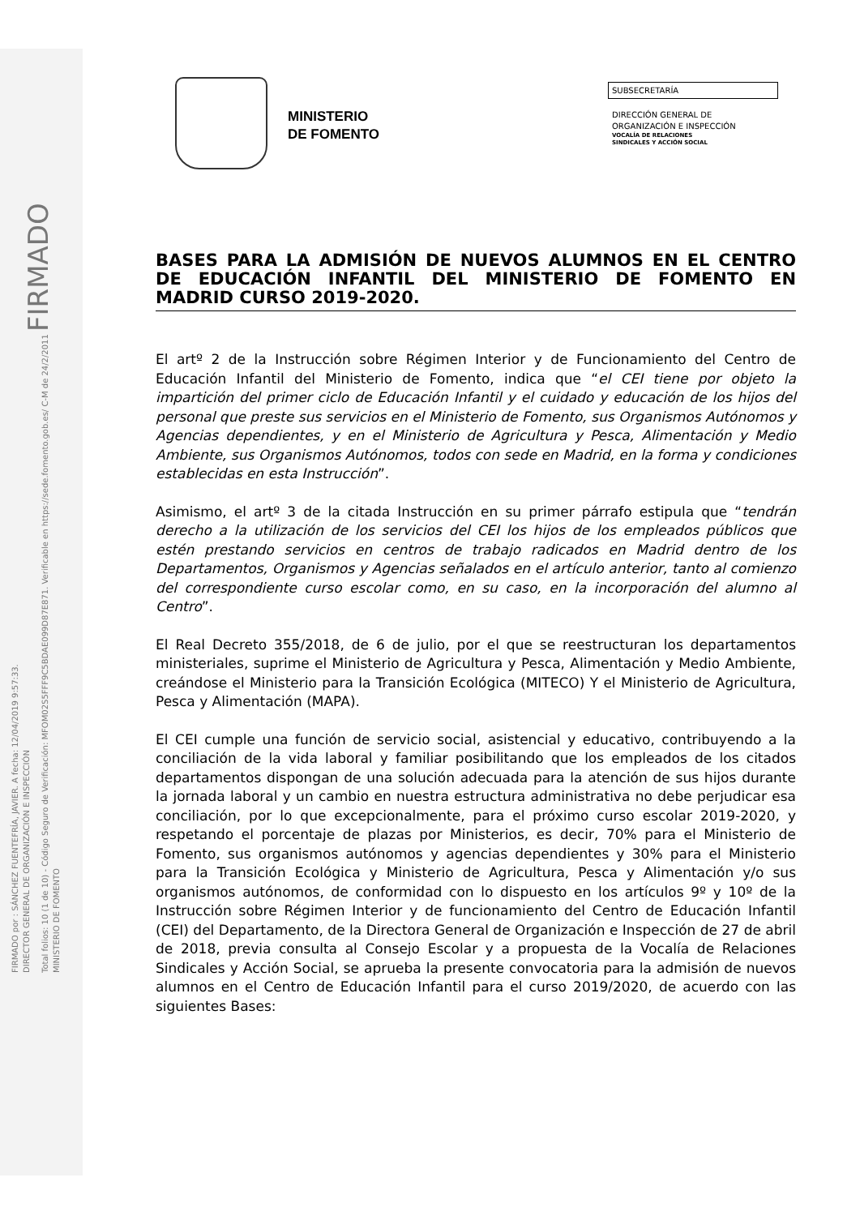FIRMADO por : SÁNCHEZ FUENTEFRÍA, JAVIER. A fecha: 12/04/2019 9:57:33.
DIRECTOR GENERAL DE ORGANIZACIÓN E INSPECCIÓN
Total folios: 10 (1 de 10) - Código Seguro de Verificación: MFOM02S5FFF9C5BDAE099D87E871. Verificable en https://sede.fomento.gob.es/ C-M de 24/2/2011 FIRMADO
MINISTERIO DE FOMENTO
MINISTERIO
DE FOMENTO
SUBSECRETARÍA
DIRECCIÓN GENERAL DE
ORGANIZACIÓN E INSPECCIÓN
VOCALÍA DE RELACIONES
SINDICALES Y ACCIÓN SOCIAL
BASES PARA LA ADMISIÓN DE NUEVOS ALUMNOS EN EL CENTRO DE EDUCACIÓN INFANTIL DEL MINISTERIO DE FOMENTO EN MADRID CURSO 2019-2020.
El artº 2 de la Instrucción sobre Régimen Interior y de Funcionamiento del Centro de Educación Infantil del Ministerio de Fomento, indica que “el CEI tiene por objeto la impartición del primer ciclo de Educación Infantil y el cuidado y educación de los hijos del personal que preste sus servicios en el Ministerio de Fomento, sus Organismos Autónomos y Agencias dependientes, y en el Ministerio de Agricultura y Pesca, Alimentación y Medio Ambiente, sus Organismos Autónomos, todos con sede en Madrid, en la forma y condiciones establecidas en esta Instrucción”.
Asimismo, el artº 3 de la citada Instrucción en su primer párrafo estipula que “tendrán derecho a la utilización de los servicios del CEI los hijos de los empleados públicos que estén prestando servicios en centros de trabajo radicados en Madrid dentro de los Departamentos, Organismos y Agencias señalados en el artículo anterior, tanto al comienzo del correspondiente curso escolar como, en su caso, en la incorporación del alumno al Centro”.
El Real Decreto 355/2018, de 6 de julio, por el que se reestructuran los departamentos ministeriales, suprime el Ministerio de Agricultura y Pesca, Alimentación y Medio Ambiente, creándose el Ministerio para la Transición Ecológica (MITECO) Y el Ministerio de Agricultura, Pesca y Alimentación (MAPA).
El CEI cumple una función de servicio social, asistencial y educativo, contribuyendo a la conciliación de la vida laboral y familiar posibilitando que los empleados de los citados departamentos dispongan de una solución adecuada para la atención de sus hijos durante la jornada laboral y un cambio en nuestra estructura administrativa no debe perjudicar esa conciliación, por lo que excepcionalmente, para el próximo curso escolar 2019-2020, y respetando el porcentaje de plazas por Ministerios, es decir, 70% para el Ministerio de Fomento, sus organismos autónomos y agencias dependientes y 30% para el Ministerio para la Transición Ecológica y Ministerio de Agricultura, Pesca y Alimentación y/o sus organismos autónomos, de conformidad con lo dispuesto en los artículos 9º y 10º de la Instrucción sobre Régimen Interior y de funcionamiento del Centro de Educación Infantil (CEI) del Departamento, de la Directora General de Organización e Inspección de 27 de abril de 2018, previa consulta al Consejo Escolar y a propuesta de la Vocalía de Relaciones Sindicales y Acción Social, se aprueba la presente convocatoria para la admisión de nuevos alumnos en el Centro de Educación Infantil para el curso 2019/2020, de acuerdo con las siguientes Bases: